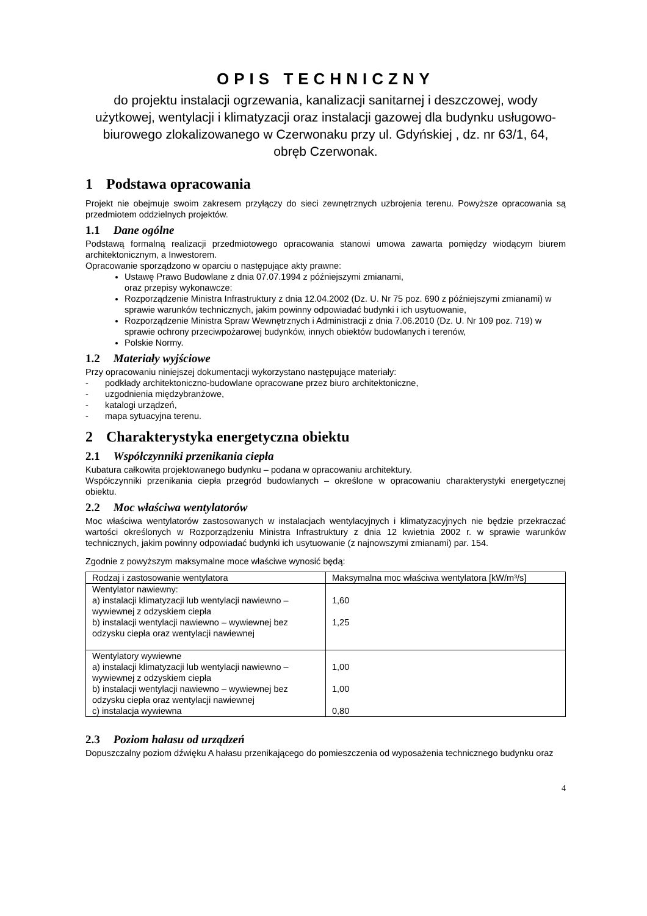OPIS TECHNICZNY
do projektu instalacji ogrzewania, kanalizacji sanitarnej i deszczowej, wody użytkowej, wentylacji i klimatyzacji oraz instalacji gazowej dla budynku usługowo-biurowego zlokalizowanego w Czerwonaku przy ul. Gdyńskiej , dz. nr 63/1, 64, obręb Czerwonak.
1 Podstawa opracowania
Projekt nie obejmuje swoim zakresem przyłączy do sieci zewnętrznych uzbrojenia terenu. Powyższe opracowania są przedmiotem oddzielnych projektów.
1.1 Dane ogólne
Podstawą formalną realizacji przedmiotowego opracowania stanowi umowa zawarta pomiędzy wiodącym biurem architektonicznym, a Inwestorem.
Opracowanie sporządzono w oparciu o następujące akty prawne:
Ustawę Prawo Budowlane z dnia 07.07.1994 z późniejszymi zmianami,
oraz przepisy wykonawcze:
Rozporządzenie Ministra Infrastruktury z dnia 12.04.2002 (Dz. U. Nr 75 poz. 690 z późniejszymi zmianami) w sprawie warunków technicznych, jakim powinny odpowiadać budynki i ich usytuowanie,
Rozporządzenie Ministra Spraw Wewnętrznych i Administracji z dnia 7.06.2010 (Dz. U. Nr 109 poz. 719) w sprawie ochrony przeciwpożarowej budynków, innych obiektów budowlanych i terenów,
Polskie Normy.
1.2 Materiały wyjściowe
Przy opracowaniu niniejszej dokumentacji wykorzystano następujące materiały:
- podkłady architektoniczno-budowlane opracowane przez biuro architektoniczne,
- uzgodnienia międzybranżowe,
- katalogi urządzeń,
- mapa sytuacyjna terenu.
2 Charakterystyka energetyczna obiektu
2.1 Współczynniki przenikania ciepła
Kubatura całkowita projektowanego budynku – podana w opracowaniu architektury.
Współczynniki przenikania ciepła przegród budowlanych – określone w opracowaniu charakterystyki energetycznej obiektu.
2.2 Moc właściwa wentylatorów
Moc właściwa wentylatorów zastosowanych w instalacjach wentylacyjnych i klimatyzacyjnych nie będzie przekraczać wartości określonych w Rozporządzeniu Ministra Infrastruktury z dnia 12 kwietnia 2002 r. w sprawie warunków technicznych, jakim powinny odpowiadać budynki ich usytuowanie (z najnowszymi zmianami) par. 154.
Zgodnie z powyższym maksymalne moce właściwe wynosić będą:
| Rodzaj i zastosowanie wentylatora | Maksymalna moc właściwa wentylatora [kW/m³/s] |
| Wentylator nawiewny: a) instalacji klimatyzacji lub wentylacji nawiewno – wywiewnej z odzyskiem ciepła b) instalacji wentylacji nawiewno – wywiewnej bez odzysku ciepła oraz wentylacji nawiewnej | 1,60 1,25 |
| Wentylatory wywiewne a) instalacji klimatyzacji lub wentylacji nawiewno – wywiewnej z odzyskiem ciepła b) instalacji wentylacji nawiewno – wywiewnej bez odzysku ciepła oraz wentylacji nawiewnej c) instalacja wywiewna | 1,00 1,00 0,80 |
2.3 Poziom hałasu od urządzeń
Dopuszczalny poziom dźwięku A hałasu przenikającego do pomieszczenia od wyposażenia technicznego budynku oraz
4